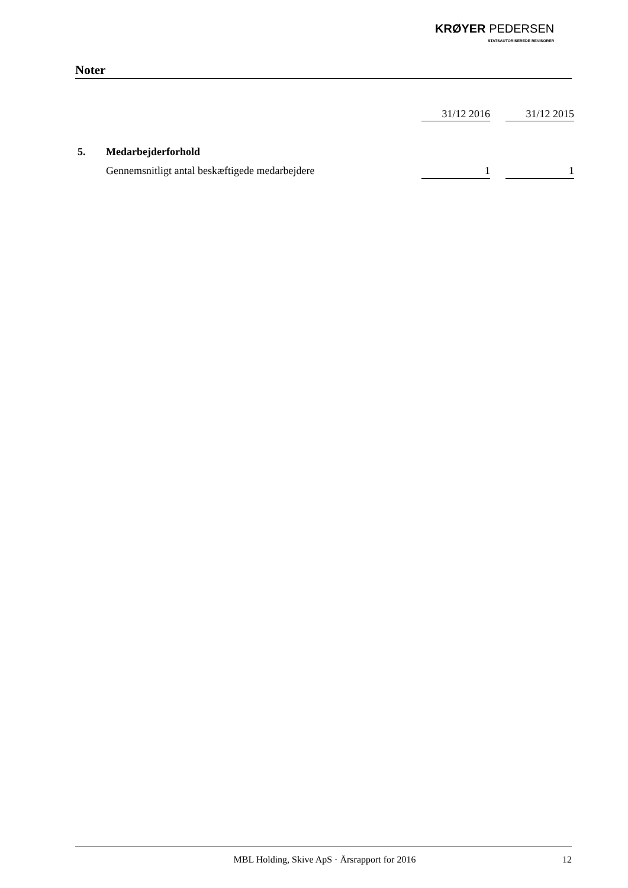KRØYER PEDERSEN
STATSAUTORISEREDE REVISORER
Noter
| | | 31/12 2016 | | 31/12 2015 |
| 5. | Medarbejderforhold | | | |
| | Gennemsnitligt antal beskæftigede medarbejdere | 1 | | 1 |
MBL Holding, Skive ApS · Årsrapport for 2016 12